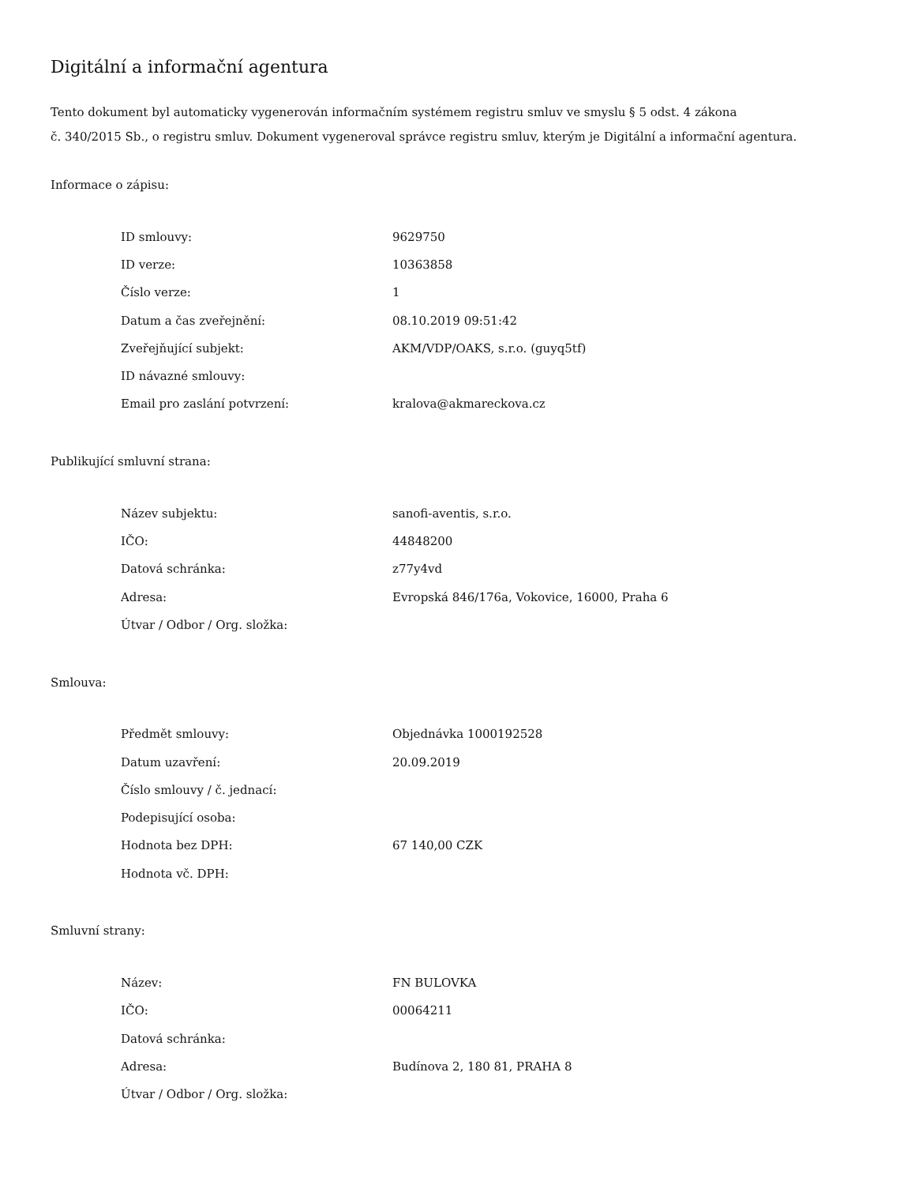Digitální a informační agentura
Tento dokument byl automaticky vygenerován informačním systémem registru smluv ve smyslu § 5 odst. 4 zákona
č. 340/2015 Sb., o registru smluv. Dokument vygeneroval správce registru smluv, kterým je Digitální a informační agentura.
Informace o zápisu:
| ID smlouvy: | 9629750 |
| ID verze: | 10363858 |
| Číslo verze: | 1 |
| Datum a čas zveřejnění: | 08.10.2019 09:51:42 |
| Zveřejňující subjekt: | AKM/VDP/OAKS, s.r.o. (guyq5tf) |
| ID návazné smlouvy: | |
| Email pro zaslání potvrzení: | kralova@akmareckova.cz |
Publikující smluvní strana:
| Název subjektu: | sanofi-aventis, s.r.o. |
| IČO: | 44848200 |
| Datová schránka: | z77y4vd |
| Adresa: | Evropská 846/176a, Vokovice, 16000, Praha 6 |
| Útvar / Odbor / Org. složka: | |
Smlouva:
| Předmět smlouvy: | Objednávka 1000192528 |
| Datum uzavření: | 20.09.2019 |
| Číslo smlouvy / č. jednací: | |
| Podepisující osoba: | |
| Hodnota bez DPH: | 67 140,00 CZK |
| Hodnota vč. DPH: | |
Smluvní strany:
| Název: | FN BULOVKA |
| IČO: | 00064211 |
| Datová schránka: | |
| Adresa: | Budínova 2, 180 81, PRAHA 8 |
| Útvar / Odbor / Org. složka: | |